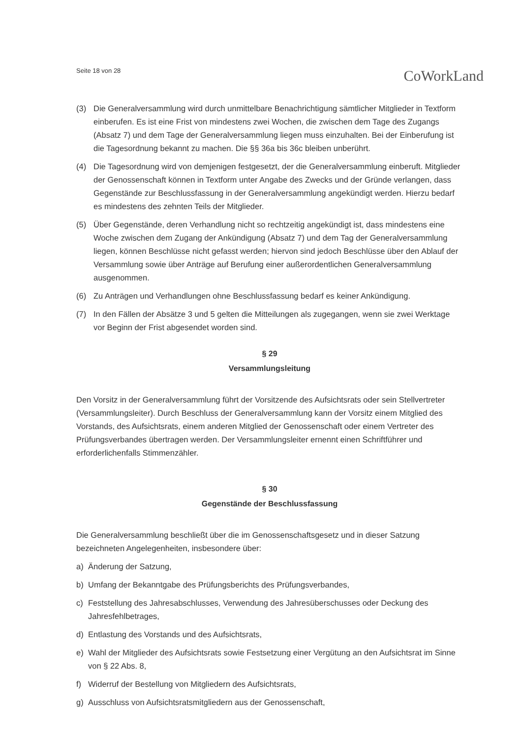Seite 18 von 28
CoWorkLand
(3) Die Generalversammlung wird durch unmittelbare Benachrichtigung sämtlicher Mitglieder in Textform einberufen. Es ist eine Frist von mindestens zwei Wochen, die zwischen dem Tage des Zugangs (Absatz 7) und dem Tage der Generalversammlung liegen muss einzuhalten. Bei der Einberufung ist die Tagesordnung bekannt zu machen. Die §§ 36a bis 36c bleiben unberührt.
(4) Die Tagesordnung wird von demjenigen festgesetzt, der die Generalversammlung einberuft. Mitglieder der Genossenschaft können in Textform unter Angabe des Zwecks und der Gründe verlangen, dass Gegenstände zur Beschlussfassung in der Generalversammlung angekündigt werden. Hierzu bedarf es mindestens des zehnten Teils der Mitglieder.
(5) Über Gegenstände, deren Verhandlung nicht so rechtzeitig angekündigt ist, dass mindestens eine Woche zwischen dem Zugang der Ankündigung (Absatz 7) und dem Tag der Generalversammlung liegen, können Beschlüsse nicht gefasst werden; hiervon sind jedoch Beschlüsse über den Ablauf der Versammlung sowie über Anträge auf Berufung einer außerordentlichen Generalversammlung ausgenommen.
(6) Zu Anträgen und Verhandlungen ohne Beschlussfassung bedarf es keiner Ankündigung.
(7) In den Fällen der Absätze 3 und 5 gelten die Mitteilungen als zugegangen, wenn sie zwei Werktage vor Beginn der Frist abgesendet worden sind.
§ 29
Versammlungsleitung
Den Vorsitz in der Generalversammlung führt der Vorsitzende des Aufsichtsrats oder sein Stellvertreter (Versammlungsleiter). Durch Beschluss der Generalversammlung kann der Vorsitz einem Mitglied des Vorstands, des Aufsichtsrats, einem anderen Mitglied der Genossenschaft oder einem Vertreter des Prüfungsverbandes übertragen werden. Der Versammlungsleiter ernennt einen Schriftführer und erforderlichenfalls Stimmenzähler.
§ 30
Gegenstände der Beschlussfassung
Die Generalversammlung beschließt über die im Genossenschaftsgesetz und in dieser Satzung bezeichneten Angelegenheiten, insbesondere über:
a) Änderung der Satzung,
b) Umfang der Bekanntgabe des Prüfungsberichts des Prüfungsverbandes,
c) Feststellung des Jahresabschlusses, Verwendung des Jahresüberschusses oder Deckung des Jahresfehlbetrages,
d) Entlastung des Vorstands und des Aufsichtsrats,
e) Wahl der Mitglieder des Aufsichtsrats sowie Festsetzung einer Vergütung an den Aufsichtsrat im Sinne von § 22 Abs. 8,
f) Widerruf der Bestellung von Mitgliedern des Aufsichtsrats,
g) Ausschluss von Aufsichtsratsmitgliedern aus der Genossenschaft,